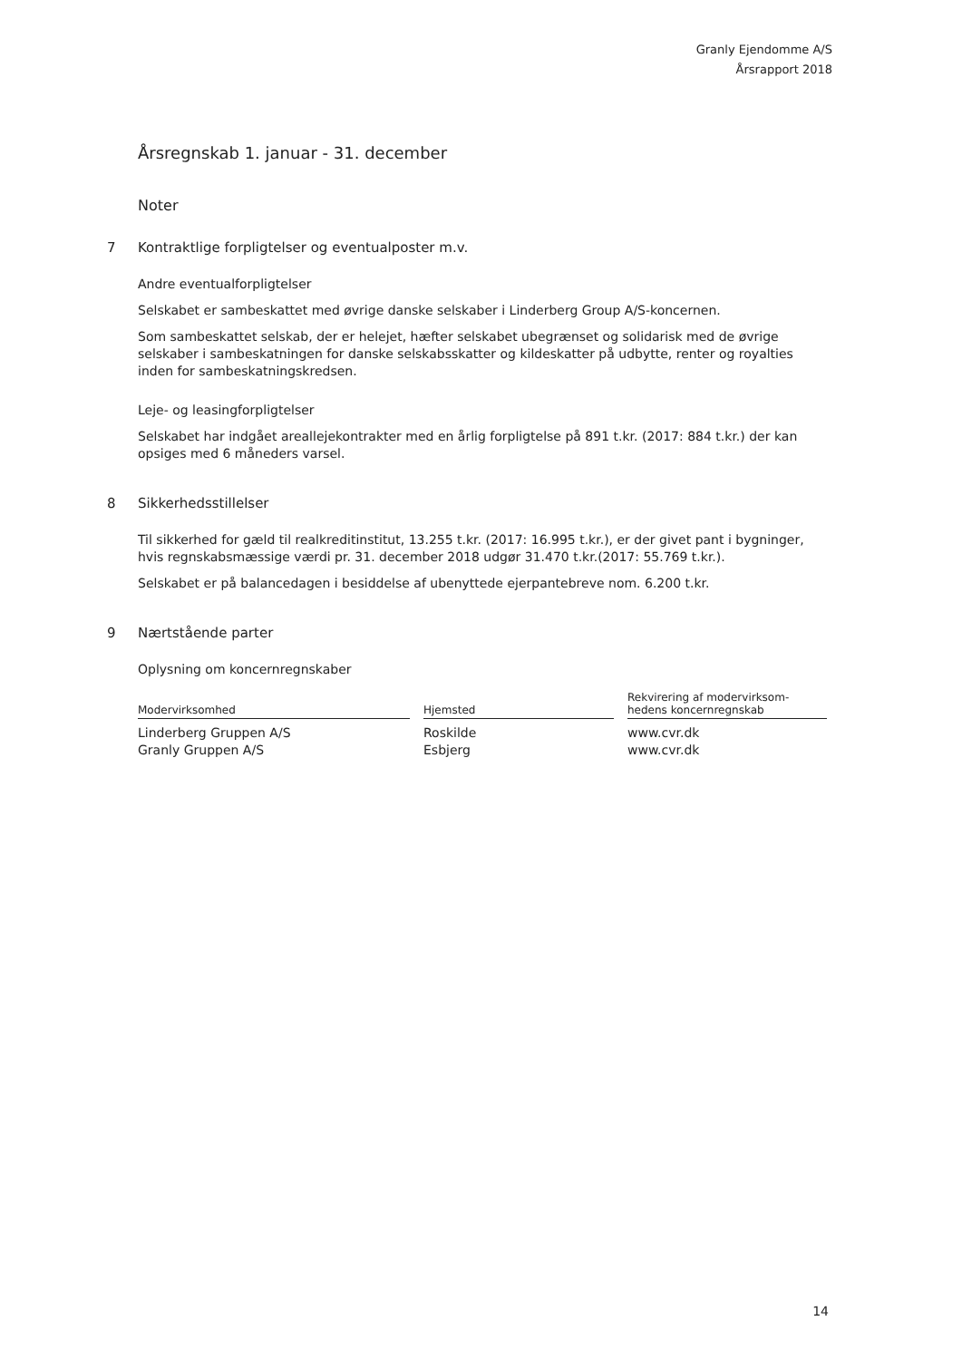Granly Ejendomme A/S
Årsrapport 2018
Årsregnskab 1. januar - 31. december
Noter
7 Kontraktlige forpligtelser og eventualposter m.v.
Andre eventualforpligtelser
Selskabet er sambeskattet med øvrige danske selskaber i Linderberg Group A/S-koncernen.
Som sambeskattet selskab, der er helejet, hæfter selskabet ubegrænset og solidarisk med de øvrige selskaber i sambeskatningen for danske selskabsskatter og kildeskatter på udbytte, renter og royalties inden for sambeskatningskredsen.
Leje- og leasingforpligtelser
Selskabet har indgået areallejekontrakter med en årlig forpligtelse på 891 t.kr. (2017: 884 t.kr.) der kan opsiges med 6 måneders varsel.
8 Sikkerhedsstillelser
Til sikkerhed for gæld til realkreditinstitut, 13.255 t.kr. (2017: 16.995 t.kr.), er der givet pant i bygninger, hvis regnskabsmæssige værdi pr. 31. december 2018 udgør 31.470 t.kr.(2017: 55.769 t.kr.).
Selskabet er på balancedagen i besiddelse af ubenyttede ejerpantebreve nom. 6.200 t.kr.
9 Nærtstående parter
Oplysning om koncernregnskaber
| Modervirksomhed | | Hjemsted | | Rekvirering af modervirksom- hedens koncernregnskab |
| --- | --- | --- | --- | --- |
| Linderberg Gruppen A/S | | Roskilde | | www.cvr.dk |
| Granly Gruppen A/S | | Esbjerg | | www.cvr.dk |
14